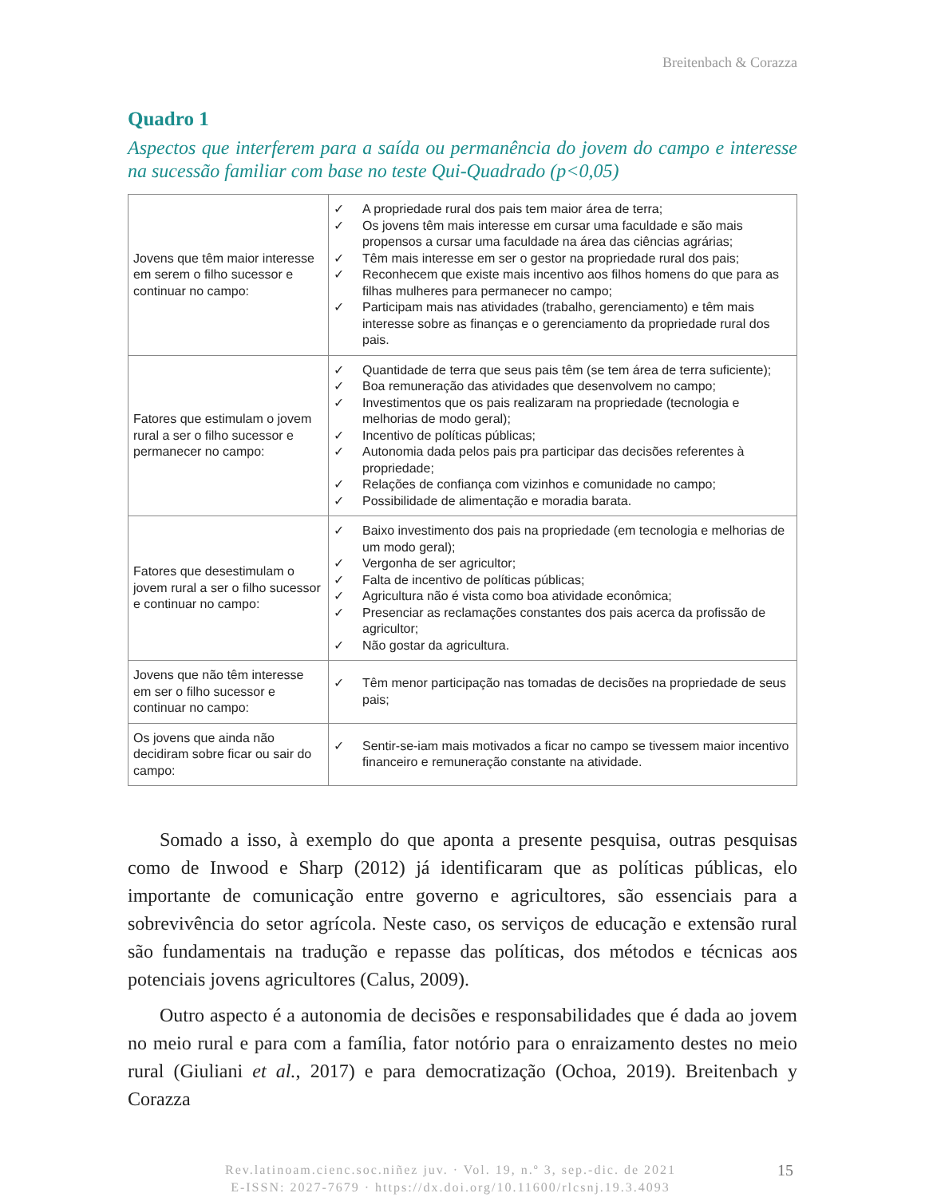Breitenbach & Corazza
Quadro 1
Aspectos que interferem para a saída ou permanência do jovem do campo e interesse na sucessão familiar com base no teste Qui-Quadrado (p<0,05)
| Jovens que têm maior interesse em serem o filho sucessor e continuar no campo: | ✓ A propriedade rural dos pais tem maior área de terra; ✓ Os jovens têm mais interesse em cursar uma faculdade e são mais propensos a cursar uma faculdade na área das ciências agrárias; ✓ Têm mais interesse em ser o gestor na propriedade rural dos pais; ✓ Reconhecem que existe mais incentivo aos filhos homens do que para as filhas mulheres para permanecer no campo; ✓ Participam mais nas atividades (trabalho, gerenciamento) e têm mais interesse sobre as finanças e o gerenciamento da propriedade rural dos pais. |
| Fatores que estimulam o jovem rural a ser o filho sucessor e permanecer no campo: | ✓ Quantidade de terra que seus pais têm (se tem área de terra suficiente); ✓ Boa remuneração das atividades que desenvolvem no campo; ✓ Investimentos que os pais realizaram na propriedade (tecnologia e melhorias de modo geral); ✓ Incentivo de políticas públicas; ✓ Autonomia dada pelos pais pra participar das decisões referentes à propriedade; ✓ Relações de confiança com vizinhos e comunidade no campo; ✓ Possibilidade de alimentação e moradia barata. |
| Fatores que desestimulam o jovem rural a ser o filho sucessor e continuar no campo: | ✓ Baixo investimento dos pais na propriedade (em tecnologia e melhorias de um modo geral); ✓ Vergonha de ser agricultor; ✓ Falta de incentivo de políticas públicas; ✓ Agricultura não é vista como boa atividade econômica; ✓ Presenciar as reclamações constantes dos pais acerca da profissão de agricultor; ✓ Não gostar da agricultura. |
| Jovens que não têm interesse em ser o filho sucessor e continuar no campo: | ✓ Têm menor participação nas tomadas de decisões na propriedade de seus pais; |
| Os jovens que ainda não decidiram sobre ficar ou sair do campo: | ✓ Sentir-se-iam mais motivados a ficar no campo se tivessem maior incentivo financeiro e remuneração constante na atividade. |
Somado a isso, à exemplo do que aponta a presente pesquisa, outras pesquisas como de Inwood e Sharp (2012) já identificaram que as políticas públicas, elo importante de comunicação entre governo e agricultores, são essenciais para a sobrevivência do setor agrícola. Neste caso, os serviços de educação e extensão rural são fundamentais na tradução e repasse das políticas, dos métodos e técnicas aos potenciais jovens agricultores (Calus, 2009).
Outro aspecto é a autonomia de decisões e responsabilidades que é dada ao jovem no meio rural e para com a família, fator notório para o enraizamento destes no meio rural (Giuliani et al., 2017) e para democratização (Ochoa, 2019). Breitenbach y Corazza
Rev.latinoam.cienc.soc.niñez juv. · Vol. 19, n.º 3, sep.-dic. de 2021
E-ISSN: 2027-7679 · https://dx.doi.org/10.11600/rlcsnj.19.3.4093
15